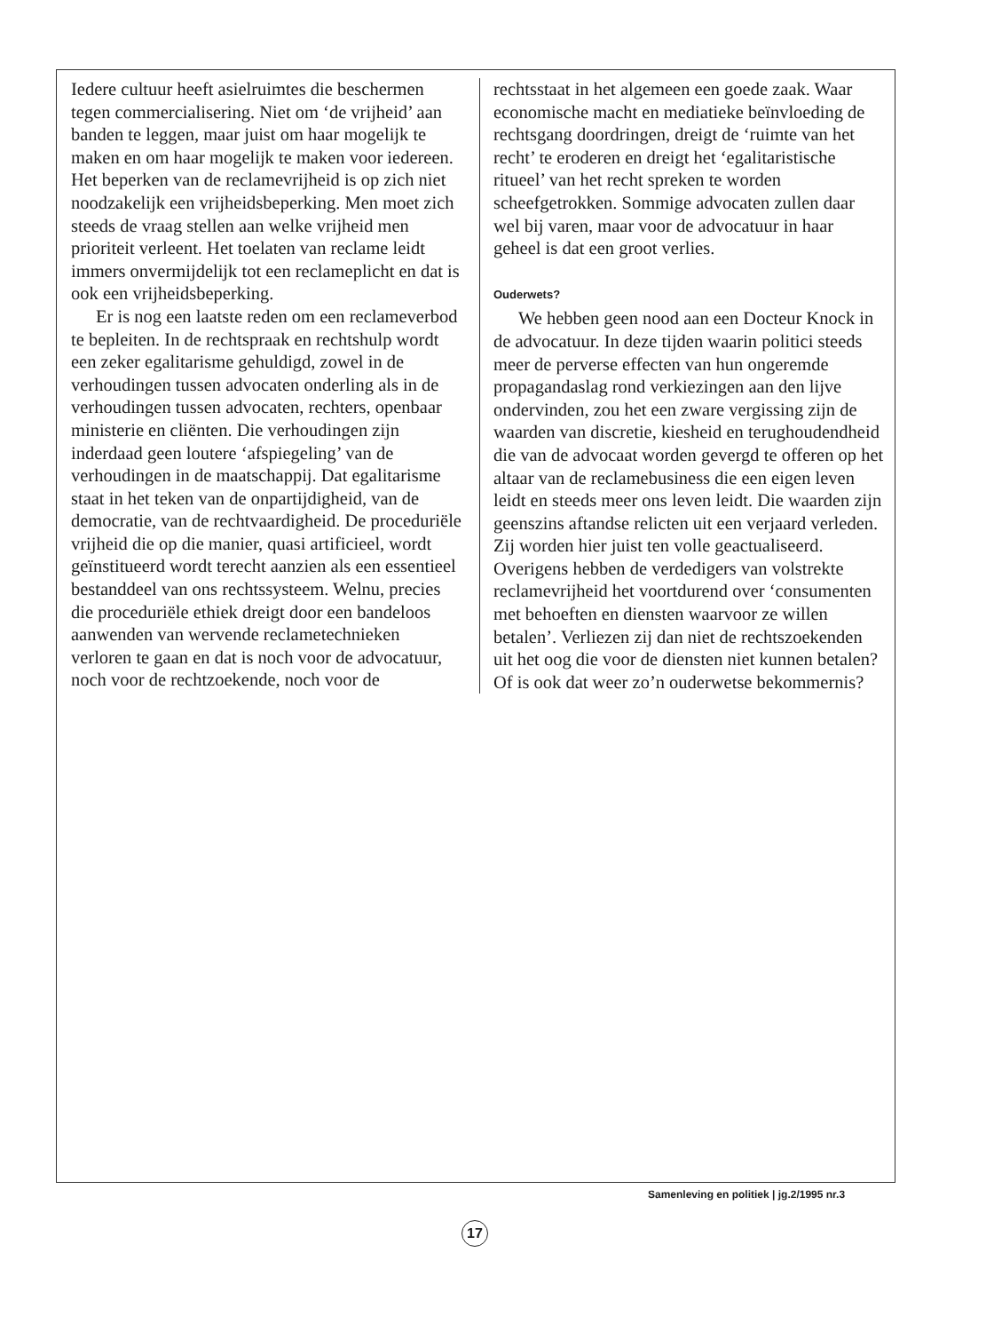Iedere cultuur heeft asielruimtes die beschermen tegen commercialisering. Niet om ‘de vrijheid’ aan banden te leggen, maar juist om haar mogelijk te maken en om haar mogelijk te maken voor iedereen. Het beperken van de reclamevrijheid is op zich niet noodzakelijk een vrijheidsbeperking. Men moet zich steeds de vraag stellen aan welke vrijheid men prioriteit verleent. Het toelaten van reclame leidt immers onvermijdelijk tot een reclameplicht en dat is ook een vrijheidsbeperking.
Er is nog een laatste reden om een reclameverbod te bepleiten. In de rechtspraak en rechtshulp wordt een zeker egalitarisme gehuldigd, zowel in de verhoudingen tussen advocaten onderling als in de verhoudingen tussen advocaten, rechters, openbaar ministerie en cliënten. Die verhoudingen zijn inderdaad geen loutere ‘afspiegeling’ van de verhoudingen in de maatschappij. Dat egalitarisme staat in het teken van de onpartijdigheid, van de democratie, van de rechtvaardigheid. De proceduriële vrijheid die op die manier, quasi artificieel, wordt geïnstitueerd wordt terecht aanzien als een essentieel bestanddeel van ons rechtssysteem. Welnu, precies die proceduriële ethiek dreigt door een bandeloos aanwenden van wervende reclametechnieken verloren te gaan en dat is noch voor de advocatuur, noch voor de rechtzoekende, noch voor de
rechtsstaat in het algemeen een goede zaak. Waar economische macht en mediatieke beïnvloeding de rechtsgang doordringen, dreigt de ‘ruimte van het recht’ te eroderen en dreigt het ‘egalitaristische ritueel’ van het recht spreken te worden scheefgetrokken. Sommige advocaten zullen daar wel bij varen, maar voor de advocatuur in haar geheel is dat een groot verlies.
Ouderwets?
We hebben geen nood aan een Docteur Knock in de advocatuur. In deze tijden waarin politici steeds meer de perverse effecten van hun ongeremde propagandaslag rond verkiezingen aan den lijve ondervinden, zou het een zware vergissing zijn de waarden van discretie, kiesheid en terughoudendheid die van de advocaat worden gevergd te offeren op het altaar van de reclamebusiness die een eigen leven leidt en steeds meer ons leven leidt. Die waarden zijn geenszins aftandse relicten uit een verjaard verleden. Zij worden hier juist ten volle geactualiseerd. Overigens hebben de verdedigers van volstrekte reclamevrijheid het voortdurend over ‘consumenten met behoeften en diensten waarvoor ze willen betalen’. Verliezen zij dan niet de rechtszoekenden uit het oog die voor de diensten niet kunnen betalen? Of is ook dat weer zo’n ouderwetse bekommernis?
Samenleving en politiek | jg.2/1995 nr.3
17